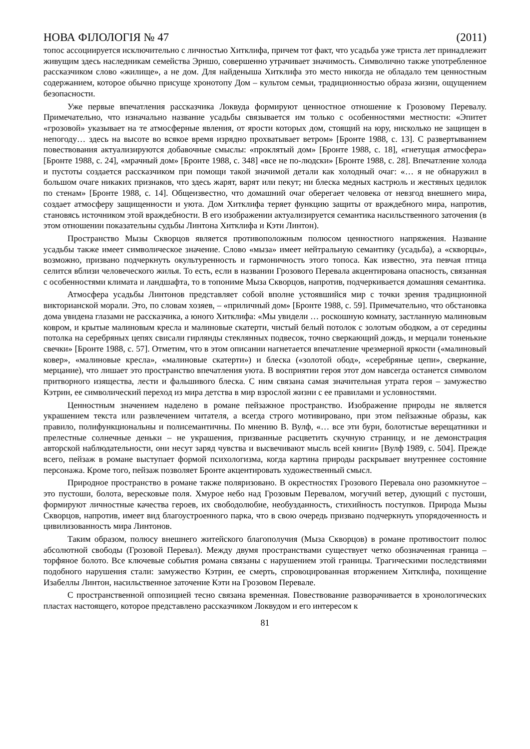НОВА ФІЛОЛОГІЯ № 47 (2011)
топос ассоциируется исключительно с личностью Хитклифа, причем тот факт, что усадьба уже триста лет принадлежит живущим здесь наследникам семейства Эрншо, совершенно утрачивает значимость. Символично также употребленное рассказчиком слово «жилище», а не дом. Для найденыша Хитклифа это место никогда не обладало тем ценностным содержанием, которое обычно присуще хронотопу Дом – культом семьи, традиционностью образа жизни, ощущением безопасности.
Уже первые впечатления рассказчика Локвуда формируют ценностное отношение к Грозовому Перевалу. Примечательно, что изначально название усадьбы связывается им только с особенностями местности: «Эпитет «грозовой» указывает на те атмосферные явления, от ярости которых дом, стоящий на юру, нисколько не защищен в непогоду… здесь на высоте во всякое время изрядно прохватывает ветром» [Бронте 1988, с. 13]. С развертыванием повествования актуализируются добавочные смыслы: «проклятый дом» [Бронте 1988, с. 18], «гнетущая атмосфера» [Бронте 1988, с. 24], «мрачный дом» [Бронте 1988, с. 348] «все не по-людски» [Бронте 1988, с. 28]. Впечатление холода и пустоты создается рассказчиком при помощи такой значимой детали как холодный очаг: «… я не обнаружил в большом очаге никаких признаков, что здесь жарят, варят или пекут; ни блеска медных кастрюль и жестяных цедилок по стенам» [Бронте 1988, с. 14]. Общеизвестно, что домашний очаг оберегает человека от невзгод внешнего мира, создает атмосферу защищенности и уюта. Дом Хитклифа теряет функцию защиты от враждебного мира, напротив, становясь источником этой враждебности. В его изображении актуализируется семантика насильственного заточения (в этом отношении показательны судьбы Линтона Хитклифа и Кэти Линтон).
Пространство Мызы Скворцов является противоположным полюсом ценностного напряжения. Название усадьбы также имеет символическое значение. Слово «мыза» имеет нейтральную семантику (усадьба), а «скворцы», возможно, призвано подчеркнуть окультуренность и гармоничность этого топоса. Как известно, эта певчая птица селится вблизи человеческого жилья. То есть, если в названии Грозового Перевала акцентирована опасность, связанная с особенностями климата и ландшафта, то в топониме Мыза Скворцов, напротив, подчеркивается домашняя семантика.
Атмосфера усадьбы Линтонов представляет собой вполне устоявшийся мир с точки зрения традиционной викторианской морали. Это, по словам хозяев, – «приличный дом» [Бронте 1988, с. 59]. Примечательно, что обстановка дома увидена глазами не рассказчика, а юного Хитклифа: «Мы увидели … роскошную комнату, застланную малиновым ковром, и крытые малиновым кресла и малиновые скатерти, чистый белый потолок с золотым ободком, а от середины потолка на серебряных цепях свисали гирлянды стеклянных подвесок, точно сверкающий дождь, и мерцали тоненькие свечки» [Бронте 1988, с. 57]. Отметим, что в этом описании нагнетается впечатление чрезмерной яркости («малиновый ковер», «малиновые кресла», «малиновые скатерти») и блеска («золотой обод», «серебряные цепи», сверкание, мерцание), что лишает это пространство впечатления уюта. В восприятии героя этот дом навсегда останется символом притворного изящества, лести и фальшивого блеска. С ним связана самая значительная утрата героя – замужество Кэтрин, ее символический переход из мира детства в мир взрослой жизни с ее правилами и условностями.
Ценностным значением наделено в романе пейзажное пространство. Изображение природы не является украшением текста или развлечением читателя, а всегда строго мотивировано, при этом пейзажные образы, как правило, полифункциональны и полисемантичны. По мнению В. Вулф, «… все эти бури, болотистые верещатники и прелестные солнечные деньки – не украшения, призванные расцветить скучную страницу, и не демонстрация авторской наблюдательности, они несут заряд чувства и высвечивают мысль всей книги» [Вулф 1989, с. 504]. Прежде всего, пейзаж в романе выступает формой психологизма, когда картина природы раскрывает внутреннее состояние персонажа. Кроме того, пейзаж позволяет Бронте акцентировать художественный смысл.
Природное пространство в романе также поляризовано. В окрестностях Грозового Перевала оно разомкнутое – это пустоши, болота, вересковые поля. Хмурое небо над Грозовым Перевалом, могучий ветер, дующий с пустоши, формируют личностные качества героев, их свободолюбие, необузданность, стихийность поступков. Природа Мызы Скворцов, напротив, имеет вид благоустроенного парка, что в свою очередь призвано подчеркнуть упорядоченность и цивилизованность мира Линтонов.
Таким образом, полюсу внешнего житейского благополучия (Мыза Скворцов) в романе противостоит полюс абсолютной свободы (Грозовой Перевал). Между двумя пространствами существует четко обозначенная граница – торфяное болото. Все ключевые события романа связаны с нарушением этой границы. Трагическими последствиями подобного нарушения стали: замужество Кэтрин, ее смерть, спровоцированная вторжением Хитклифа, похищение Изабеллы Линтон, насильственное заточение Кэти на Грозовом Перевале.
С пространственной оппозицией тесно связана временная. Повествование разворачивается в хронологических пластах настоящего, которое представлено рассказчиком Локвудом и его интересом к
81